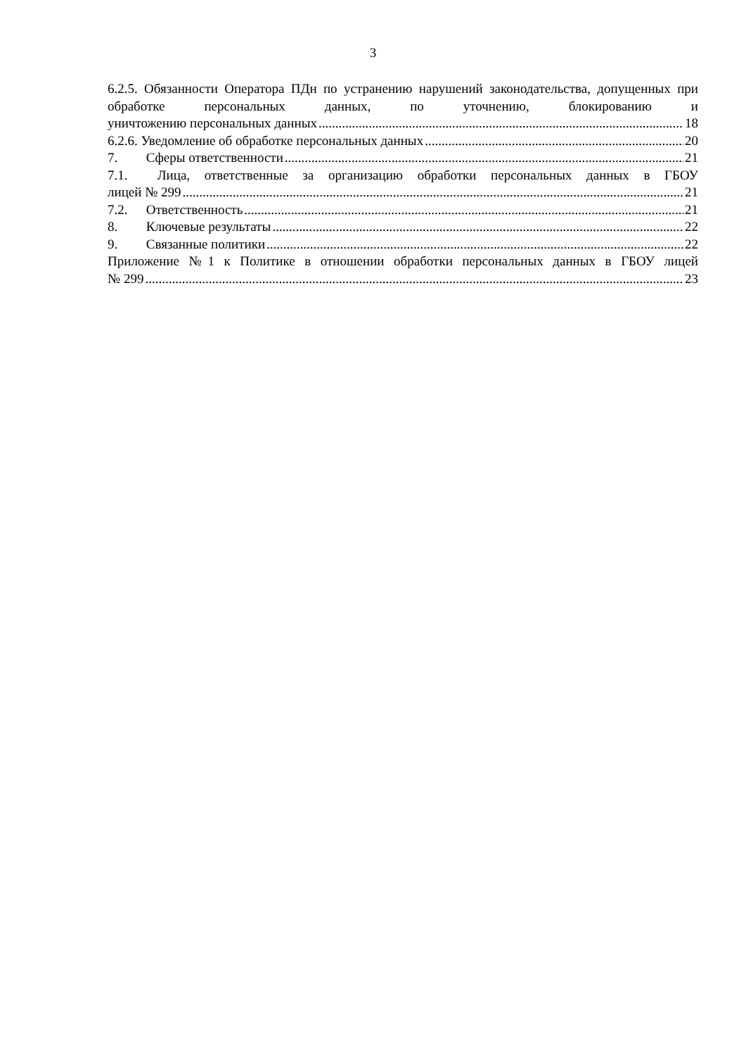3
6.2.5. Обязанности Оператора ПДн по устранению нарушений законодательства, допущенных при обработке персональных данных, по уточнению, блокированию и
уничтожению персональных данных 18
6.2.6. Уведомление об обработке персональных данных 20
7. Сферы ответственности 21
7.1. Лица, ответственные за организацию обработки персональных данных в ГБОУ
лицей № 299 21
7.2. Ответственность 21
8. Ключевые результаты 22
9. Связанные политики 22
Приложение №1 к Политике в отношении обработки персональных данных в ГБОУ лицей
№ 299 23